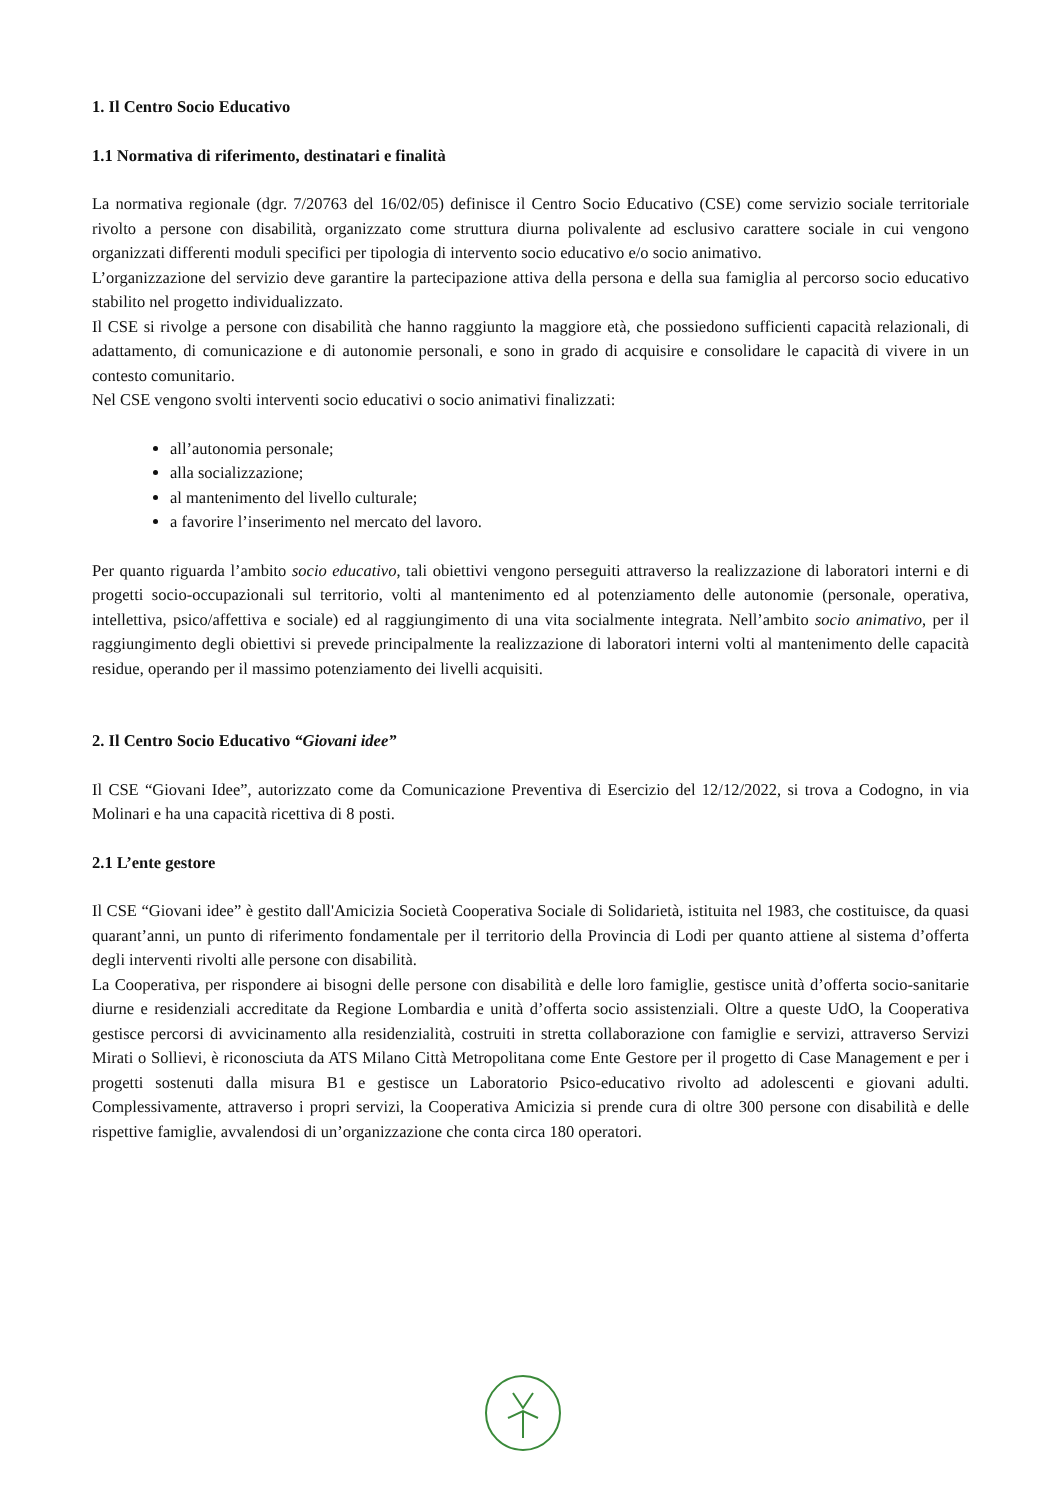1. Il Centro Socio Educativo
1.1 Normativa di riferimento, destinatari e finalità
La normativa regionale (dgr. 7/20763 del 16/02/05) definisce il Centro Socio Educativo (CSE) come servizio sociale territoriale rivolto a persone con disabilità, organizzato come struttura diurna polivalente ad esclusivo carattere sociale in cui vengono organizzati differenti moduli specifici per tipologia di intervento socio educativo e/o socio animativo.
L’organizzazione del servizio deve garantire la partecipazione attiva della persona e della sua famiglia al percorso socio educativo stabilito nel progetto individualizzato.
Il CSE si rivolge a persone con disabilità che hanno raggiunto la maggiore età, che possiedono sufficienti capacità relazionali, di adattamento, di comunicazione e di autonomie personali, e sono in grado di acquisire e consolidare le capacità di vivere in un contesto comunitario.
Nel CSE vengono svolti interventi socio educativi o socio animativi finalizzati:
all’autonomia personale;
alla socializzazione;
al mantenimento del livello culturale;
a favorire l’inserimento nel mercato del lavoro.
Per quanto riguarda l’ambito socio educativo, tali obiettivi vengono perseguiti attraverso la realizzazione di laboratori interni e di progetti socio-occupazionali sul territorio, volti al mantenimento ed al potenziamento delle autonomie (personale, operativa, intellettiva, psico/affettiva e sociale) ed al raggiungimento di una vita socialmente integrata. Nell’ambito socio animativo, per il raggiungimento degli obiettivi si prevede principalmente la realizzazione di laboratori interni volti al mantenimento delle capacità residue, operando per il massimo potenziamento dei livelli acquisiti.
2. Il Centro Socio Educativo “Giovani idee”
Il CSE “Giovani Idee”, autorizzato come da Comunicazione Preventiva di Esercizio del 12/12/2022, si trova a Codogno, in via Molinari e ha una capacità ricettiva di 8 posti.
2.1 L’ente gestore
Il CSE “Giovani idee” è gestito dall'Amicizia Società Cooperativa Sociale di Solidarietà, istituita nel 1983, che costituisce, da quasi quarant’anni, un punto di riferimento fondamentale per il territorio della Provincia di Lodi per quanto attiene al sistema d’offerta degli interventi rivolti alle persone con disabilità.
La Cooperativa, per rispondere ai bisogni delle persone con disabilità e delle loro famiglie, gestisce unità d’offerta socio-sanitarie diurne e residenziali accreditate da Regione Lombardia e unità d’offerta socio assistenziali. Oltre a queste UdO, la Cooperativa gestisce percorsi di avvicinamento alla residenzialità, costruiti in stretta collaborazione con famiglie e servizi, attraverso Servizi Mirati o Sollievi, è riconosciuta da ATS Milano Città Metropolitana come Ente Gestore per il progetto di Case Management e per i progetti sostenuti dalla misura B1 e gestisce un Laboratorio Psico-educativo rivolto ad adolescenti e giovani adulti. Complessivamente, attraverso i propri servizi, la Cooperativa Amicizia si prende cura di oltre 300 persone con disabilità e delle rispettive famiglie, avvalendosi di un’organizzazione che conta circa 180 operatori.